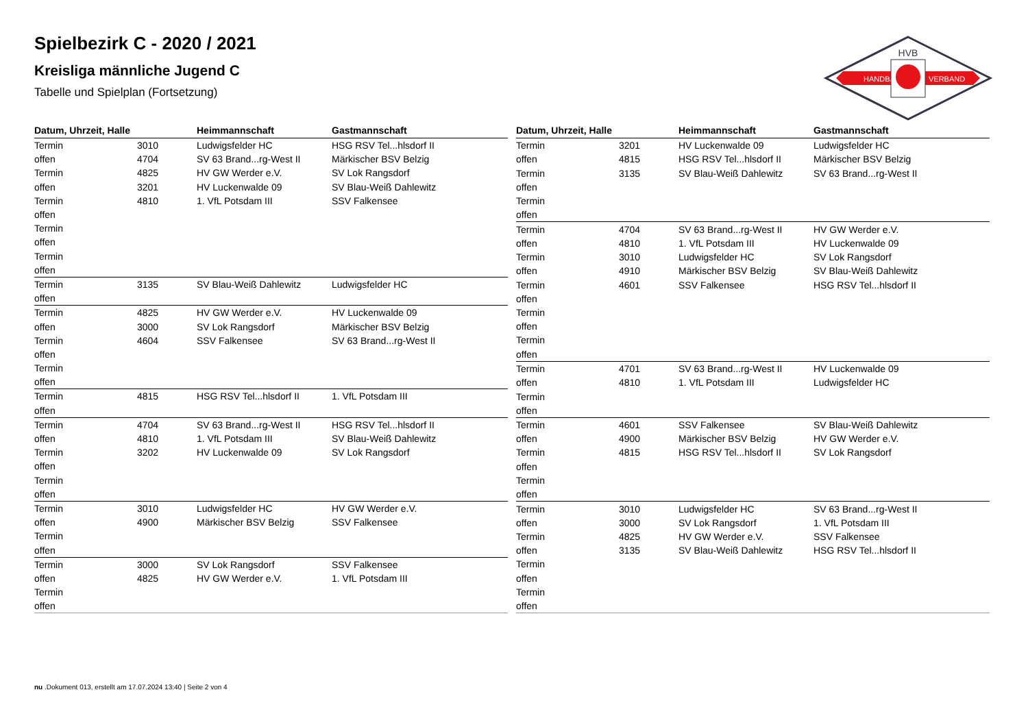HVB
HANDBALL
VERBAND
Spielbezirk C - 2020 / 2021
Kreisliga männliche Jugend C
Tabelle und Spielplan (Fortsetzung)
| Datum, Uhrzeit, Halle | | Heimmannschaft | Gastmannschaft |
| --- | --- | --- | --- |
| Termin | 3010 | Ludwigsfelder HC | HSG RSV Tel...hlsdorf II |
| offen | 4704 | SV 63 Brand...rg-West II | Märkischer BSV Belzig |
| Termin | 4825 | HV GW Werder e.V. | SV Lok Rangsdorf |
| offen | 3201 | HV Luckenwalde 09 | SV Blau-Weiß Dahlewitz |
| Termin | 4810 | 1. VfL Potsdam III | SSV Falkensee |
| offen | | | |
| Termin | | | |
| offen | | | |
| Termin | | | |
| offen | | | |
| Termin | 3135 | SV Blau-Weiß Dahlewitz | Ludwigsfelder HC |
| offen | | | |
| Termin | 4825 | HV GW Werder e.V. | HV Luckenwalde 09 |
| offen | 3000 | SV Lok Rangsdorf | Märkischer BSV Belzig |
| Termin | 4604 | SSV Falkensee | SV 63 Brand...rg-West II |
| offen | | | |
| Termin | | | |
| offen | | | |
| Termin | 4815 | HSG RSV Tel...hlsdorf II | 1. VfL Potsdam III |
| offen | | | |
| Termin | 4704 | SV 63 Brand...rg-West II | HSG RSV Tel...hlsdorf II |
| offen | 4810 | 1. VfL Potsdam III | SV Blau-Weiß Dahlewitz |
| Termin | 3202 | HV Luckenwalde 09 | SV Lok Rangsdorf |
| offen | | | |
| Termin | | | |
| offen | | | |
| Termin | 3010 | Ludwigsfelder HC | HV GW Werder e.V. |
| offen | 4900 | Märkischer BSV Belzig | SSV Falkensee |
| Termin | | | |
| offen | | | |
| Termin | 3000 | SV Lok Rangsdorf | SSV Falkensee |
| offen | 4825 | HV GW Werder e.V. | 1. VfL Potsdam III |
| Termin | | | |
| offen | | | |
| Datum, Uhrzeit, Halle | | Heimmannschaft | Gastmannschaft |
| --- | --- | --- | --- |
| Termin | 3201 | HV Luckenwalde 09 | Ludwigsfelder HC |
| offen | 4815 | HSG RSV Tel...hlsdorf II | Märkischer BSV Belzig |
| Termin | 3135 | SV Blau-Weiß Dahlewitz | SV 63 Brand...rg-West II |
| offen | | | |
| Termin | | | |
| offen | | | |
| Termin | 4704 | SV 63 Brand...rg-West II | HV GW Werder e.V. |
| offen | 4810 | 1. VfL Potsdam III | HV Luckenwalde 09 |
| Termin | 3010 | Ludwigsfelder HC | SV Lok Rangsdorf |
| offen | 4910 | Märkischer BSV Belzig | SV Blau-Weiß Dahlewitz |
| Termin | 4601 | SSV Falkensee | HSG RSV Tel...hlsdorf II |
| offen | | | |
| Termin | | | |
| offen | | | |
| Termin | | | |
| offen | | | |
| Termin | 4701 | SV 63 Brand...rg-West II | HV Luckenwalde 09 |
| offen | 4810 | 1. VfL Potsdam III | Ludwigsfelder HC |
| Termin | | | |
| offen | | | |
| Termin | 4601 | SSV Falkensee | SV Blau-Weiß Dahlewitz |
| offen | 4900 | Märkischer BSV Belzig | HV GW Werder e.V. |
| Termin | 4815 | HSG RSV Tel...hlsdorf II | SV Lok Rangsdorf |
| offen | | | |
| Termin | | | |
| offen | | | |
| Termin | 3010 | Ludwigsfelder HC | SV 63 Brand...rg-West II |
| offen | 3000 | SV Lok Rangsdorf | 1. VfL Potsdam III |
| Termin | 4825 | HV GW Werder e.V. | SSV Falkensee |
| offen | 3135 | SV Blau-Weiß Dahlewitz | HSG RSV Tel...hlsdorf II |
| Termin | | | |
| offen | | | |
| Termin | | | |
| offen | | | |
nu .Dokument 013, erstellt am 17.07.2024 13:40 | Seite 2 von 4